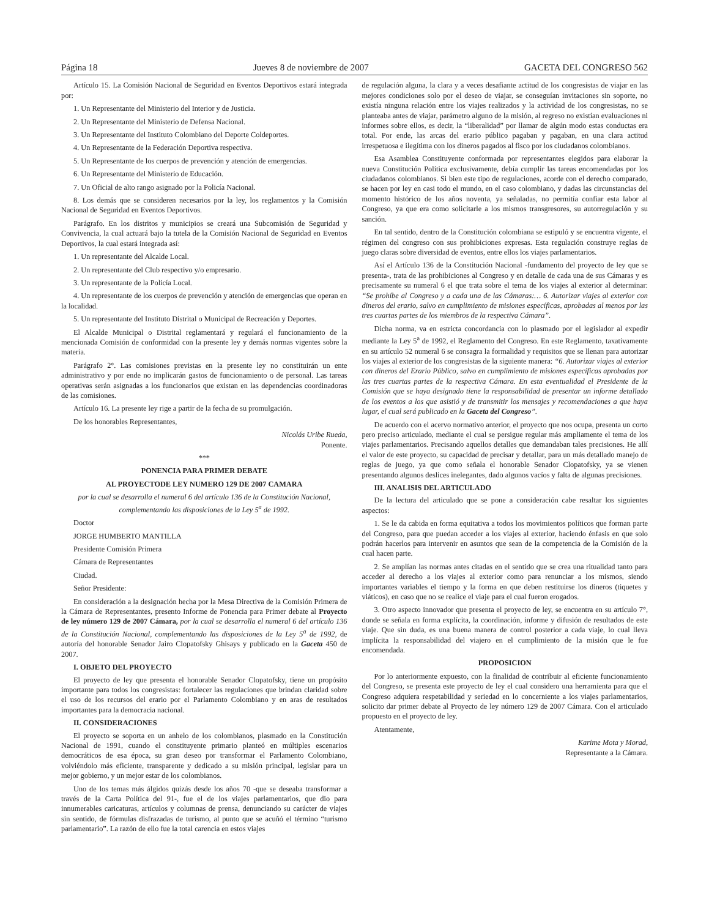Página 18 Jueves 8 de noviembre de 2007 GACETA DEL CONGRESO 562
Artículo 15. La Comisión Nacional de Seguridad en Eventos Deportivos estará integrada por:
1. Un Representante del Ministerio del Interior y de Justicia.
2. Un Representante del Ministerio de Defensa Nacional.
3. Un Representante del Instituto Colombiano del Deporte Coldeportes.
4. Un Representante de la Federación Deportiva respectiva.
5. Un Representante de los cuerpos de prevención y atención de emergencias.
6. Un Representante del Ministerio de Educación.
7. Un Oficial de alto rango asignado por la Policía Nacional.
8. Los demás que se consideren necesarios por la ley, los reglamentos y la Comisión Nacional de Seguridad en Eventos Deportivos.
Parágrafo. En los distritos y municipios se creará una Subcomisión de Seguridad y Convivencia, la cual actuará bajo la tutela de la Comisión Nacional de Seguridad en Eventos Deportivos, la cual estará integrada así:
1. Un representante del Alcalde Local.
2. Un representante del Club respectivo y/o empresario.
3. Un representante de la Policía Local.
4. Un representante de los cuerpos de prevención y atención de emergencias que operan en la localidad.
5. Un representante del Instituto Distrital o Municipal de Recreación y Deportes.
El Alcalde Municipal o Distrital reglamentará y regulará el funcionamiento de la mencionada Comisión de conformidad con la presente ley y demás normas vigentes sobre la materia.
Parágrafo 2°. Las comisiones previstas en la presente ley no constituirán un ente administrativo y por ende no implicarán gastos de funcionamiento o de personal. Las tareas operativas serán asignadas a los funcionarios que existan en las dependencias coordinadoras de las comisiones.
Artículo 16. La presente ley rige a partir de la fecha de su promulgación.
De los honorables Representantes,
Nicolás Uribe Rueda,
Ponente.
***
PONENCIA PARA PRIMER DEBATE
AL PROYECTODE LEY NUMERO 129 DE 2007 CAMARA
por la cual se desarrolla el numeral 6 del artículo 136 de la Constitución Nacional, complementando las disposiciones de la Ley 5<sup>a</sup> de 1992.
Doctor
JORGE HUMBERTO MANTILLA
Presidente Comisión Primera
Cámara de Representantes
Ciudad.
Señor Presidente:
En consideración a la designación hecha por la Mesa Directiva de la Comisión Primera de la Cámara de Representantes, presento Informe de Ponencia para Primer debate al Proyecto de ley número 129 de 2007 Cámara, por la cual se desarrolla el numeral 6 del artículo 136 de la Constitución Nacional, complementando las disposiciones de la Ley 5<sup>a</sup> de 1992, de autoría del honorable Senador Jairo Clopatofsky Ghisays y publicado en la Gaceta 450 de 2007.
I. OBJETO DEL PROYECTO
El proyecto de ley que presenta el honorable Senador Clopatofsky, tiene un propósito importante para todos los congresistas: fortalecer las regulaciones que brindan claridad sobre el uso de los recursos del erario por el Parlamento Colombiano y en aras de resultados importantes para la democracia nacional.
II. CONSIDERACIONES
El proyecto se soporta en un anhelo de los colombianos, plasmado en la Constitución Nacional de 1991, cuando el constituyente primario planteó en múltiples escenarios democráticos de esa época, su gran deseo por transformar el Parlamento Colombiano, volviéndolo más eficiente, transparente y dedicado a su misión principal, legislar para un mejor gobierno, y un mejor estar de los colombianos.
Uno de los temas más álgidos quizás desde los años 70 -que se deseaba transformar a través de la Carta Política del 91-, fue el de los viajes parlamentarios, que dio para innumerables caricaturas, artículos y columnas de prensa, denunciando su carácter de viajes sin sentido, de fórmulas disfrazadas de turismo, al punto que se acuñó el término “turismo parlamentario”. La razón de ello fue la total carencia en estos viajes
de regulación alguna, la clara y a veces desafiante actitud de los congresistas de viajar en las mejores condiciones solo por el deseo de viajar, se conseguían invitaciones sin soporte, no existía ninguna relación entre los viajes realizados y la actividad de los congresistas, no se planteaba antes de viajar, parámetro alguno de la misión, al regreso no existían evaluaciones ni informes sobre ellos, es decir, la “liberalidad” por llamar de algún modo estas conductas era total. Por ende, las arcas del erario público pagaban y pagaban, en una clara actitud irrespetuosa e ilegítima con los dineros pagados al fisco por los ciudadanos colombianos.
Esa Asamblea Constituyente conformada por representantes elegidos para elaborar la nueva Constitución Política exclusivamente, debía cumplir las tareas encomendadas por los ciudadanos colombianos. Si bien este tipo de regulaciones, acorde con el derecho comparado, se hacen por ley en casi todo el mundo, en el caso colombiano, y dadas las circunstancias del momento histórico de los años noventa, ya señaladas, no permitía confiar esta labor al Congreso, ya que era como solicitarle a los mismos transgresores, su autorregulación y su sanción.
En tal sentido, dentro de la Constitución colombiana se estipuló y se encuentra vigente, el régimen del congreso con sus prohibiciones expresas. Esta regulación construye reglas de juego claras sobre diversidad de eventos, entre ellos los viajes parlamentarios.
Así el Artículo 136 de la Constitución Nacional -fundamento del proyecto de ley que se presenta-, trata de las prohibiciones al Congreso y en detalle de cada una de sus Cámaras y es precisamente su numeral 6 el que trata sobre el tema de los viajes al exterior al determinar: “Se prohíbe al Congreso y a cada una de las Cámaras:… 6. Autorizar viajes al exterior con dineros del erario, salvo en cumplimiento de misiones específicas, aprobadas al menos por las tres cuartas partes de los miembros de la respectiva Cámara”.
Dicha norma, va en estricta concordancia con lo plasmado por el legislador al expedir mediante la Ley 5<sup>a</sup> de 1992, el Reglamento del Congreso. En este Reglamento, taxativamente en su artículo 52 numeral 6 se consagra la formalidad y requisitos que se llenan para autorizar los viajes al exterior de los congresistas de la siguiente manera: “6. Autorizar viajes al exterior con dineros del Erario Público, salvo en cumplimiento de misiones específicas aprobadas por las tres cuartas partes de la respectiva Cámara. En esta eventualidad el Presidente de la Comisión que se haya designado tiene la responsabilidad de presentar un informe detallado de los eventos a los que asistió y de transmitir los mensajes y recomendaciones a que haya lugar, el cual será publicado en la Gaceta del Congreso”.
De acuerdo con el acervo normativo anterior, el proyecto que nos ocupa, presenta un corto pero preciso articulado, mediante el cual se persigue regular más ampliamente el tema de los viajes parlamentarios. Precisando aquellos detalles que demandaban tales precisiones. He allí el valor de este proyecto, su capacidad de precisar y detallar, para un más detallado manejo de reglas de juego, ya que como señala el honorable Senador Clopatofsky, ya se vienen presentando algunos deslices inelegantes, dado algunos vacíos y falta de algunas precisiones.
III. ANALISIS DEL ARTICULADO
De la lectura del articulado que se pone a consideración cabe resaltar los siguientes aspectos:
1. Se le da cabida en forma equitativa a todos los movimientos políticos que forman parte del Congreso, para que puedan acceder a los viajes al exterior, haciendo énfasis en que solo podrán hacerlos para intervenir en asuntos que sean de la competencia de la Comisión de la cual hacen parte.
2. Se amplían las normas antes citadas en el sentido que se crea una ritualidad tanto para acceder al derecho a los viajes al exterior como para renunciar a los mismos, siendo importantes variables el tiempo y la forma en que deben restituirse los dineros (tiquetes y viáticos), en caso que no se realice el viaje para el cual fueron erogados.
3. Otro aspecto innovador que presenta el proyecto de ley, se encuentra en su artículo 7°, donde se señala en forma explícita, la coordinación, informe y difusión de resultados de este viaje. Que sin duda, es una buena manera de control posterior a cada viaje, lo cual lleva implícita la responsabilidad del viajero en el cumplimiento de la misión que le fue encomendada.
PROPOSICION
Por lo anteriormente expuesto, con la finalidad de contribuir al eficiente funcionamiento del Congreso, se presenta este proyecto de ley el cual considero una herramienta para que el Congreso adquiera respetabilidad y seriedad en lo concerniente a los viajes parlamentarios, solicito dar primer debate al Proyecto de ley número 129 de 2007 Cámara. Con el articulado propuesto en el proyecto de ley.
Atentamente,
Karime Mota y Morad,
Representante a la Cámara.